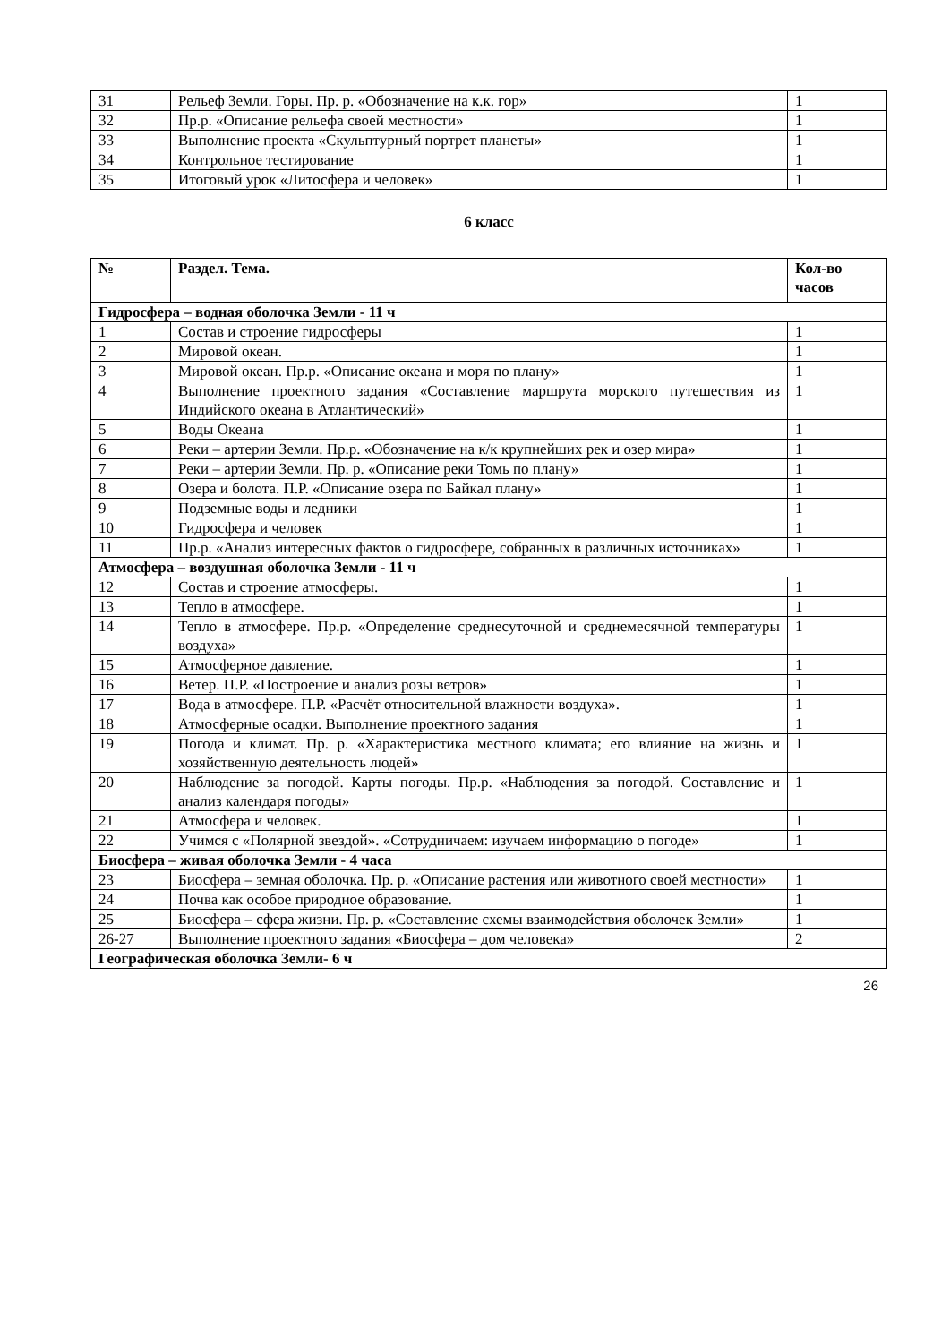| 31 | Рельеф Земли. Горы. Пр. р. «Обозначение на к.к. гор» | 1 |
| 32 | Пр.р. «Описание рельефа своей местности» | 1 |
| 33 | Выполнение проекта «Скульптурный портрет планеты» | 1 |
| 34 | Контрольное тестирование | 1 |
| 35 | Итоговый урок «Литосфера и человек» | 1 |
6 класс
| № | Раздел. Тема. | Кол-во часов |
| --- | --- | --- |
| Гидросфера – водная оболочка Земли - 11 ч | | |
| 1 | Состав и строение гидросферы | 1 |
| 2 | Мировой океан. | 1 |
| 3 | Мировой океан. Пр.р. «Описание океана и моря по плану» | 1 |
| 4 | Выполнение проектного задания «Составление маршрута морского путешествия из Индийского океана в Атлантический» | 1 |
| 5 | Воды Океана | 1 |
| 6 | Реки – артерии Земли. Пр.р. «Обозначение на к/к крупнейших рек и озер мира» | 1 |
| 7 | Реки – артерии Земли. Пр. р. «Описание реки Томь по плану» | 1 |
| 8 | Озера и болота. П.Р. «Описание озера по Байкал плану» | 1 |
| 9 | Подземные воды и ледники | 1 |
| 10 | Гидросфера и человек | 1 |
| 11 | Пр.р. «Анализ интересных фактов о гидросфере, собранных в различных источниках» | 1 |
| Атмосфера – воздушная оболочка Земли - 11 ч | | |
| 12 | Состав и строение атмосферы. | 1 |
| 13 | Тепло в атмосфере. | 1 |
| 14 | Тепло в атмосфере. Пр.р. «Определение среднесуточной и среднемесячной температуры воздуха» | 1 |
| 15 | Атмосферное давление. | 1 |
| 16 | Ветер. П.Р. «Построение и анализ розы ветров» | 1 |
| 17 | Вода в атмосфере. П.Р. «Расчёт относительной влажности воздуха». | 1 |
| 18 | Атмосферные осадки. Выполнение проектного задания | 1 |
| 19 | Погода и климат. Пр. р. «Характеристика местного климата; его влияние на жизнь и хозяйственную деятельность людей» | 1 |
| 20 | Наблюдение за погодой. Карты погоды. Пр.р. «Наблюдения за погодой. Составление и анализ календаря погоды» | 1 |
| 21 | Атмосфера и человек. | 1 |
| 22 | Учимся с «Полярной звездой». «Сотрудничаем: изучаем информацию о погоде» | 1 |
| Биосфера – живая оболочка Земли - 4 часа | | |
| 23 | Биосфера – земная оболочка. Пр. р. «Описание растения или животного своей местности» | 1 |
| 24 | Почва как особое природное образование. | 1 |
| 25 | Биосфера – сфера жизни. Пр. р. «Составление схемы взаимодействия оболочек Земли» | 1 |
| 26-27 | Выполнение проектного задания «Биосфера – дом человека» | 2 |
| Географическая оболочка Земли- 6 ч | | |
26